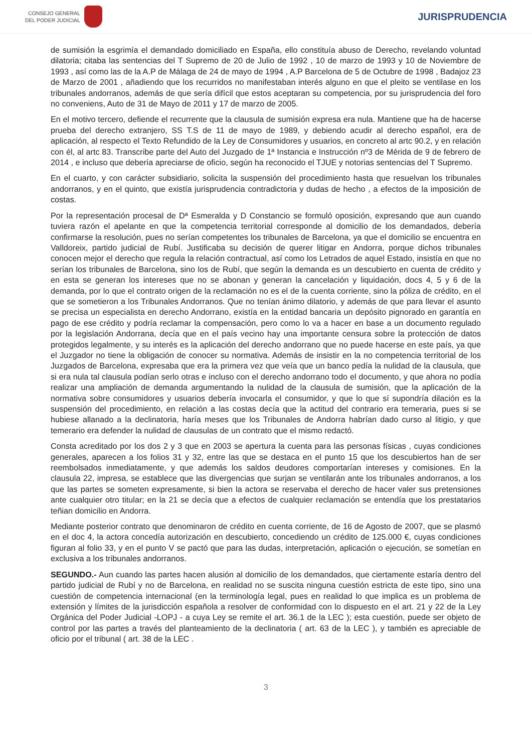CONSEJO GENERAL
DEL PODER JUDICIAL
JURISPRUDENCIA
de sumisión la esgrimía el demandado domiciliado en España, ello constituía abuso de Derecho, revelando voluntad dilatoria; citaba las sentencias del T Supremo de 20 de Julio de 1992 , 10 de marzo de 1993 y 10 de Noviembre de 1993 , así como las de la A.P de Málaga de 24 de mayo de 1994 , A.P Barcelona de 5 de Octubre de 1998 , Badajoz 23 de Marzo de 2001 , añadiendo que los recurridos no manifestaban interés alguno en que el pleito se ventilase en los tribunales andorranos, además de que sería difícil que estos aceptaran su competencia, por su jurisprudencia del foro no conveniens, Auto de 31 de Mayo de 2011 y 17 de marzo de 2005.
En el motivo tercero, defiende el recurrente que la clausula de sumisión expresa era nula. Mantiene que ha de hacerse prueba del derecho extranjero, SS T.S de 11 de mayo de 1989, y debiendo acudir al derecho español, era de aplicación, al respecto el Texto Refundido de la Ley de Consumidores y usuarios, en concreto al artc 90.2, y en relación con él, al artc 83. Transcribe parte del Auto del Juzgado de 1ª Instancia e Instrucción nº3 de Mérida de 9 de febrero de 2014 , e incluso que debería apreciarse de oficio, según ha reconocido el TJUE y notorias sentencias del T Supremo.
En el cuarto, y con carácter subsidiario, solicita la suspensión del procedimiento hasta que resuelvan los tribunales andorranos, y en el quinto, que existía jurisprudencia contradictoria y dudas de hecho , a efectos de la imposición de costas.
Por la representación procesal de Dª Esmeralda y D Constancio se formuló oposición, expresando que aun cuando tuviera razón el apelante en que la competencia territorial corresponde al domicilio de los demandados, debería confirmarse la resolución, pues no serían competentes los tribunales de Barcelona, ya que el domicilio se encuentra en Valldoreix, partido judicial de Rubí. Justificaba su decisión de querer litigar en Andorra, porque dichos tribunales conocen mejor el derecho que regula la relación contractual, así como los Letrados de aquel Estado, insistía en que no serían los tribunales de Barcelona, sino los de Rubí, que según la demanda es un descubierto en cuenta de crédito y en esta se generan los intereses que no se abonan y generan la cancelación y liquidación, docs 4, 5 y 6 de la demanda, por lo que el contrato origen de la reclamación no es el de la cuenta corriente, sino la póliza de crédito, en el que se sometieron a los Tribunales Andorranos. Que no tenían ánimo dilatorio, y además de que para llevar el asunto se precisa un especialista en derecho Andorrano, existía en la entidad bancaria un depósito pignorado en garantía en pago de ese crédito y podría reclamar la compensación, pero como lo va a hacer en base a un documento regulado por la legislación Andorrana, decía que en el país vecino hay una importante censura sobre la protección de datos protegidos legalmente, y su interés es la aplicación del derecho andorrano que no puede hacerse en este país, ya que el Juzgador no tiene la obligación de conocer su normativa. Además de insistir en la no competencia territorial de los Juzgados de Barcelona, expresaba que era la primera vez que veía que un banco pedía la nulidad de la clausula, que si era nula tal clausula podían serlo otras e incluso con el derecho andorrano todo el documento, y que ahora no podía realizar una ampliación de demanda argumentando la nulidad de la clausula de sumisión, que la aplicación de la normativa sobre consumidores y usuarios debería invocarla el consumidor, y que lo que sí supondría dilación es la suspensión del procedimiento, en relación a las costas decía que la actitud del contrario era temeraria, pues si se hubiese allanado a la declinatoria, haría meses que los Tribunales de Andorra habrían dado curso al litigio, y que temerario era defender la nulidad de clausulas de un contrato que el mismo redactó.
Consta acreditado por los dos 2 y 3 que en 2003 se apertura la cuenta para las personas físicas , cuyas condiciones generales, aparecen a los folios 31 y 32, entre las que se destaca en el punto 15 que los descubiertos han de ser reembolsados inmediatamente, y que además los saldos deudores comportarían intereses y comisiones. En la clausula 22, impresa, se establece que las divergencias que surjan se ventilarán ante los tribunales andorranos, a los que las partes se someten expresamente, si bien la actora se reservaba el derecho de hacer valer sus pretensiones ante cualquier otro titular; en la 21 se decía que a efectos de cualquier reclamación se entendía que los prestatarios teñian domicilio en Andorra.
Mediante posterior contrato que denominaron de crédito en cuenta corriente, de 16 de Agosto de 2007, que se plasmó en el doc 4, la actora concedía autorización en descubierto, concediendo un crédito de 125.000 €, cuyas condiciones figuran al folio 33, y en el punto V se pactó que para las dudas, interpretación, aplicación o ejecución, se sometían en exclusiva a los tribunales andorranos.
SEGUNDO.- Aun cuando las partes hacen alusión al domicilio de los demandados, que ciertamente estaría dentro del partido judicial de Rubí y no de Barcelona, en realidad no se suscita ninguna cuestión estricta de este tipo, sino una cuestión de competencia internacional (en la terminología legal, pues en realidad lo que implica es un problema de extensión y límites de la jurisdicción española a resolver de conformidad con lo dispuesto en el art. 21 y 22 de la Ley Orgánica del Poder Judicial -LOPJ - a cuya Ley se remite el art. 36.1 de la LEC ); esta cuestión, puede ser objeto de control por las partes a través del planteamiento de la declinatoria ( art. 63 de la LEC ), y también es apreciable de oficio por el tribunal ( art. 38 de la LEC .
3